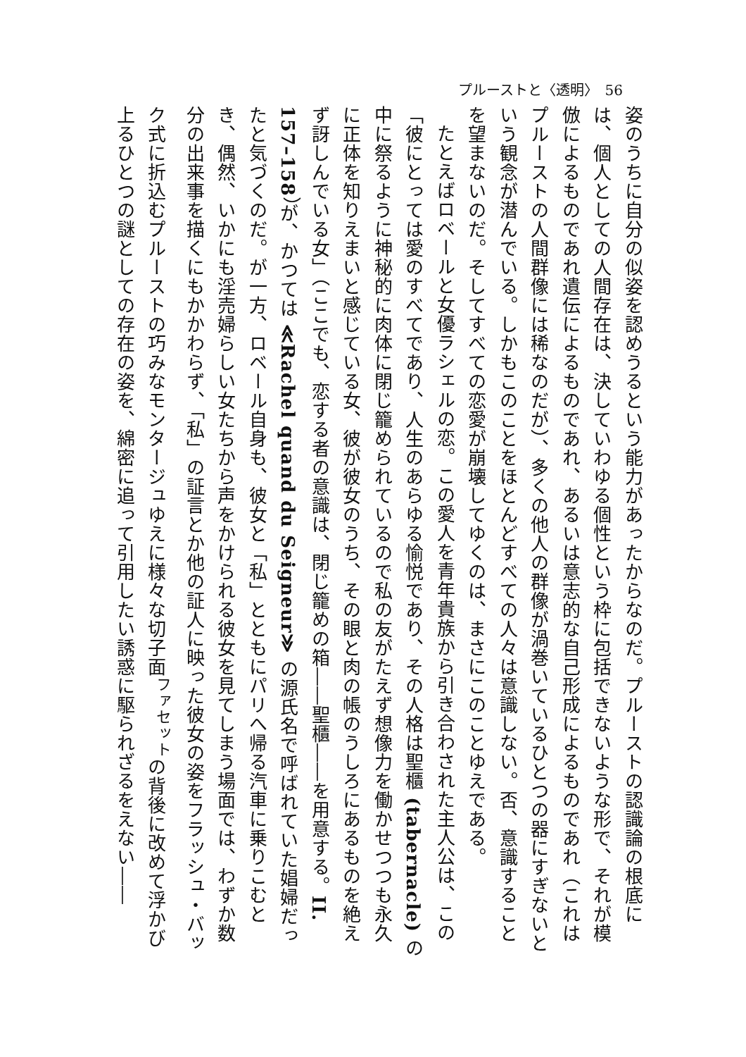プルーストと〈透明〉　56
姿のうちに自分の似姿を認めうるという能力があったからなのだ。プルーストの認識論の根底には、個人としての人間存在は、決していわゆる個性という枠に包括できないような形で、それが模倣によるものであれ遺伝によるものであれ、あるいは意志的な自己形成によるものであれ（これはプルーストの人間群像には稀なのだが）、多くの他人の群像が渦巻いているひとつの器にすぎないという観念が潜んでいる。しかもこのことをほとんどすべての人々は意識しない。否、意識することを望まないのだ。そしてすべての恋愛が崩壊してゆくのは、まさにこのことゆえである。
たとえばロベールと女優ラシェルの恋。この愛人を青年貴族から引き合わされた主人公は、この「彼にとっては愛のすべてであり、人生のあらゆる愉悦であり、その人格は聖櫃 (tabernacle) の中に祭るように神秘的に肉体に閉じ籠められているので私の友がたえず想像力を働かせつつも永久に正体を知りえまいと感じている女、彼が彼女のうち、その眼と肉の帳のうしろにあるものを絶えず訝しんでいる女」（ここでも、恋する者の意識は、閉じ籠めの箱――聖櫃――を用意する。II. 157–158）が、かつては ≪Rachel quand du Seigneur≫ の源氏名で呼ばれていた娼婦だったと気づくのだ。が一方、ロベール自身も、彼女と「私」とともにパリへ帰る汽車に乗りこむとき、偶然、いかにも淫売婦らしい女たちから声をかけられる彼女を見てしまう場面では、わずか数分の出来事を描くにもかかわらず、「私」の証言とか他の証人に映った彼女の姿をフラッシュ・バック式に折込むプルーストの巧みなモンタージュゆえに様々な切子面<sup>ファセット</sup>の背後に改めて浮かび上るひとつの謎としての存在の姿を、綿密に追って引用したい誘惑に駆られざるをえない――